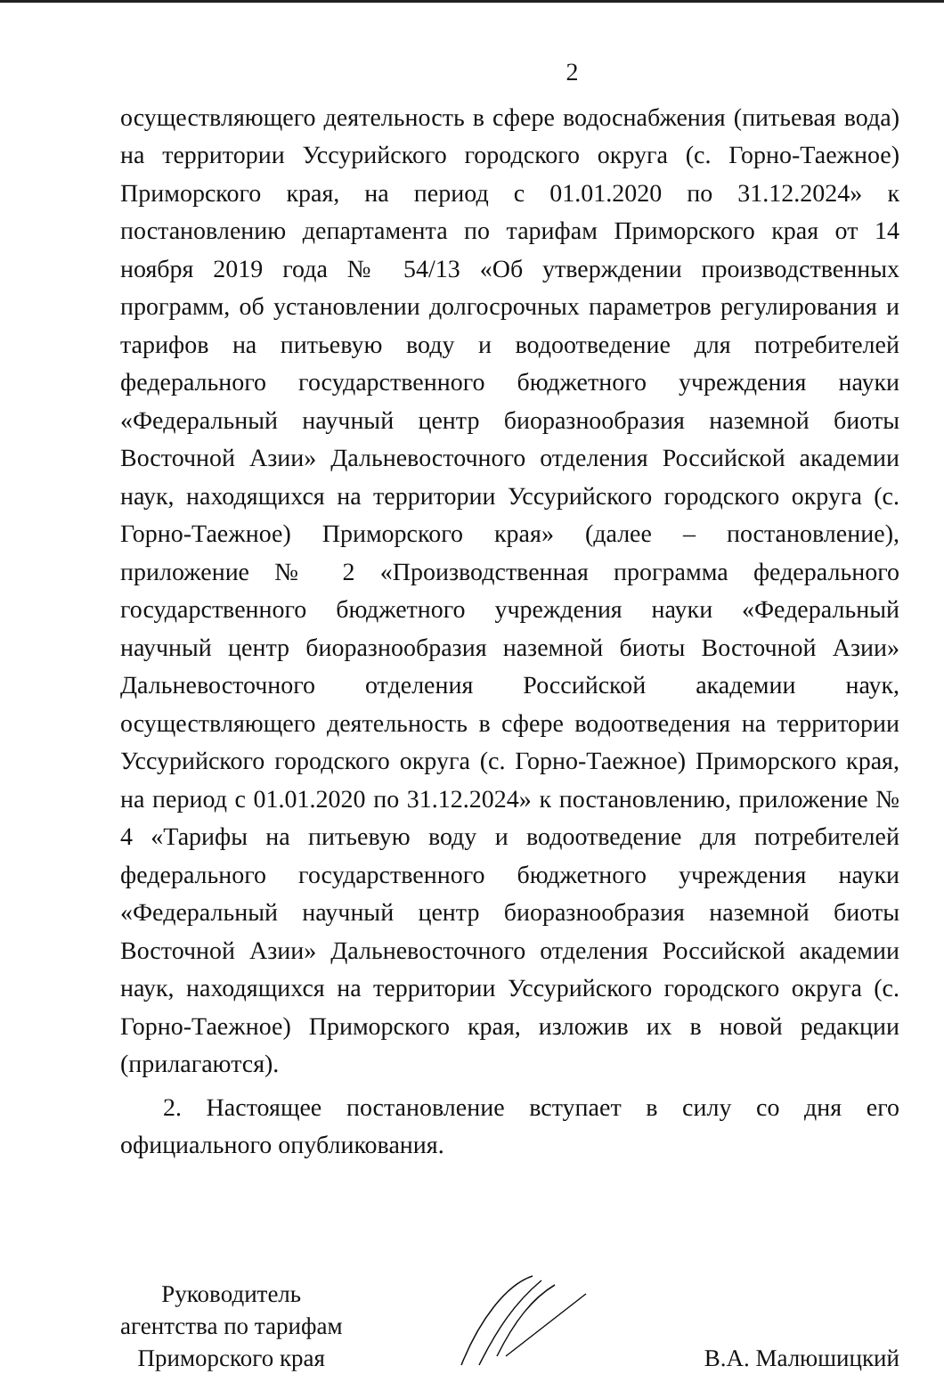2
осуществляющего деятельность в сфере водоснабжения (питьевая вода) на территории Уссурийского городского округа (с. Горно-Таежное) Приморского края, на период с 01.01.2020 по 31.12.2024» к постановлению департамента по тарифам Приморского края от 14 ноября 2019 года № 54/13 «Об утверждении производственных программ, об установлении долгосрочных параметров регулирования и тарифов на питьевую воду и водоотведение для потребителей федерального государственного бюджетного учреждения науки «Федеральный научный центр биоразнообразия наземной биоты Восточной Азии» Дальневосточного отделения Российской академии наук, находящихся на территории Уссурийского городского округа (с. Горно-Таежное) Приморского края» (далее – постановление), приложение № 2 «Производственная программа федерального государственного бюджетного учреждения науки «Федеральный научный центр биоразнообразия наземной биоты Восточной Азии» Дальневосточного отделения Российской академии наук, осуществляющего деятельность в сфере водоотведения на территории Уссурийского городского округа (с. Горно-Таежное) Приморского края, на период с 01.01.2020 по 31.12.2024» к постановлению, приложение № 4 «Тарифы на питьевую воду и водоотведение для потребителей федерального государственного бюджетного учреждения науки «Федеральный научный центр биоразнообразия наземной биоты Восточной Азии» Дальневосточного отделения Российской академии наук, находящихся на территории Уссурийского городского округа (с. Горно-Таежное) Приморского края, изложив их в новой редакции (прилагаются).
2. Настоящее постановление вступает в силу со дня его официального опубликования.
Руководитель
агентства по тарифам
Приморского края
В.А. Малюшицкий